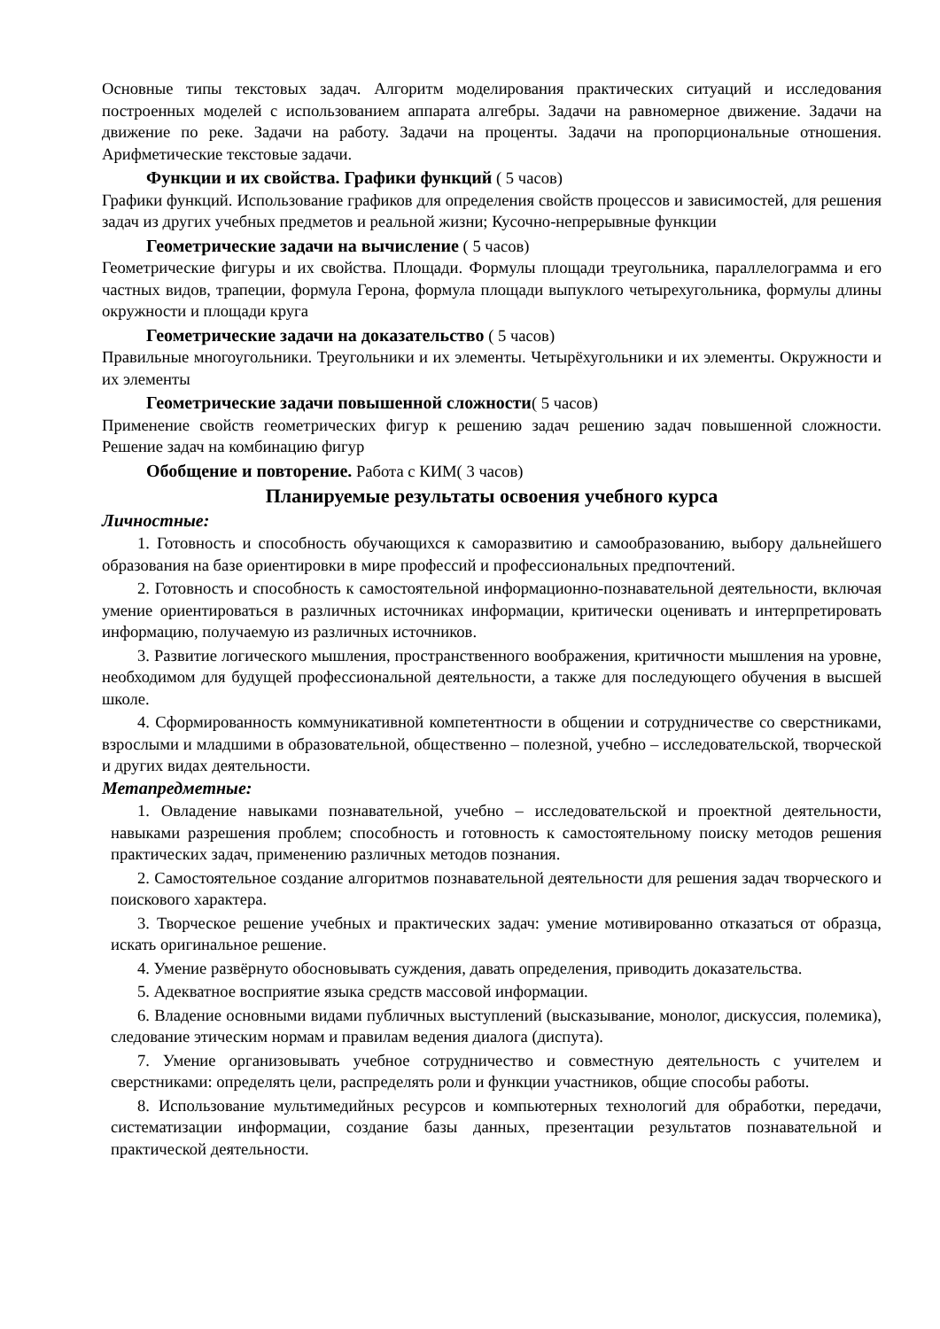Основные типы текстовых задач. Алгоритм моделирования практических ситуаций и исследования построенных моделей с использованием аппарата алгебры. Задачи на равномерное движение. Задачи на движение по реке. Задачи на работу. Задачи на проценты. Задачи на пропорциональные отношения. Арифметические текстовые задачи.
Функции и их свойства. Графики функций ( 5 часов)
Графики функций. Использование графиков для определения свойств процессов и зависимостей, для решения задач из других учебных предметов и реальной жизни; Кусочно-непрерывные функции
Геометрические задачи на вычисление ( 5 часов)
Геометрические фигуры и их свойства. Площади. Формулы площади треугольника, параллелограмма и его частных видов, трапеции, формула Герона, формула площади выпуклого четырехугольника, формулы длины окружности и площади круга
Геометрические задачи на доказательство ( 5 часов)
Правильные многоугольники. Треугольники и их элементы. Четырёхугольники и их элементы. Окружности и их элементы
Геометрические задачи повышенной сложности( 5 часов)
Применение свойств геометрических фигур к решению задач решению задач повышенной сложности. Решение задач на комбинацию фигур
Обобщение и повторение. Работа с КИМ( 3 часов)
Планируемые результаты освоения учебного курса
Личностные:
1. Готовность и способность обучающихся к саморазвитию и самообразованию, выбору дальнейшего образования на базе ориентировки в мире профессий и профессиональных предпочтений.
2. Готовность и способность к самостоятельной информационно-познавательной деятельности, включая умение ориентироваться в различных источниках информации, критически оценивать и интерпретировать информацию, получаемую из различных источников.
3. Развитие логического мышления, пространственного воображения, критичности мышления на уровне, необходимом для будущей профессиональной деятельности, а также для последующего обучения в высшей школе.
4. Сформированность коммуникативной компетентности в общении и сотрудничестве со сверстниками, взрослыми и младшими в образовательной, общественно – полезной, учебно – исследовательской, творческой и других видах деятельности.
Метапредметные:
1. Овладение навыками познавательной, учебно – исследовательской и проектной деятельности, навыками разрешения проблем; способность и готовность к самостоятельному поиску методов решения практических задач, применению различных методов познания.
2. Самостоятельное создание алгоритмов познавательной деятельности для решения задач творческого и поискового характера.
3. Творческое решение учебных и практических задач: умение мотивированно отказаться от образца, искать оригинальное решение.
4. Умение развёрнуто обосновывать суждения, давать определения, приводить доказательства.
5. Адекватное восприятие языка средств массовой информации.
6. Владение основными видами публичных выступлений (высказывание, монолог, дискуссия, полемика), следование этическим нормам и правилам ведения диалога (диспута).
7. Умение организовывать учебное сотрудничество и совместную деятельность с учителем и сверстниками: определять цели, распределять роли и функции участников, общие способы работы.
8. Использование мультимедийных ресурсов и компьютерных технологий для обработки, передачи, систематизации информации, создание базы данных, презентации результатов познавательной и практической деятельности.